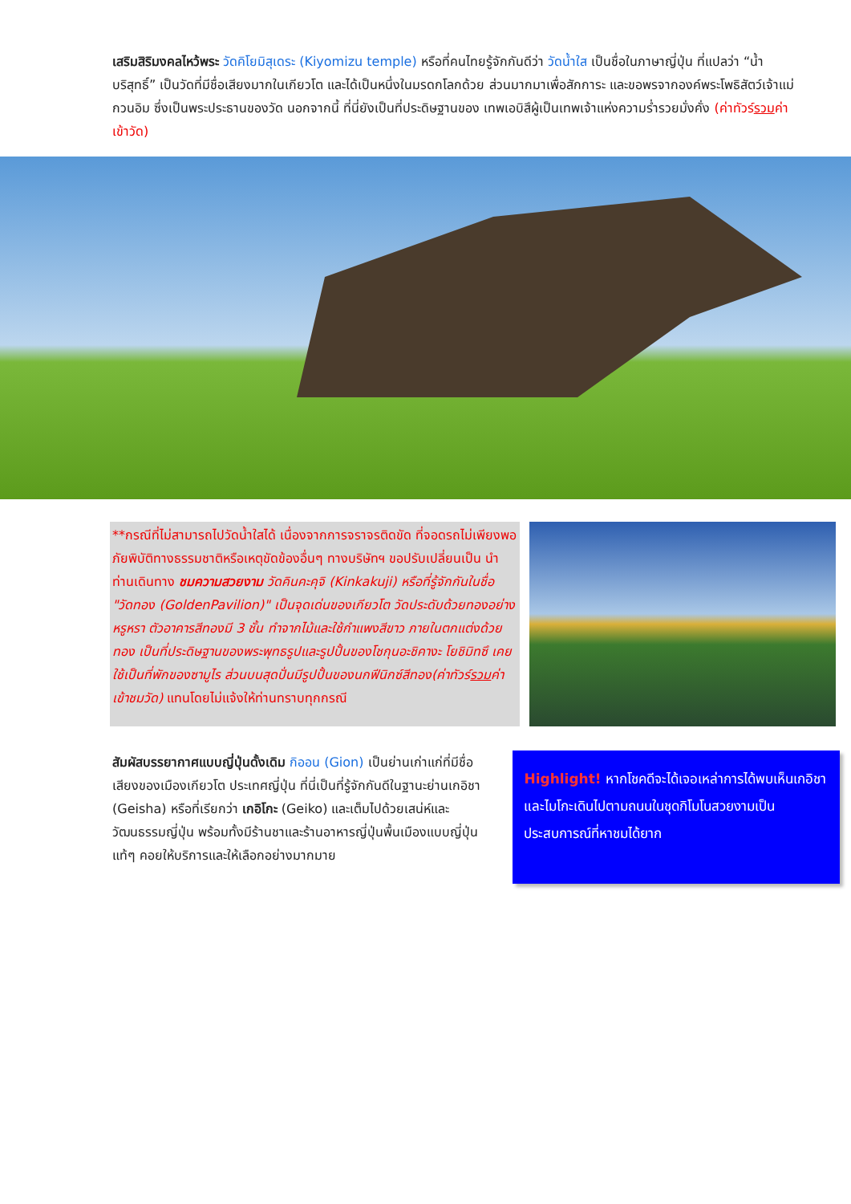เสริมสิริมงคลไหว้พระ วัดคิโยมิสุเดระ (Kiyomizu temple) หรือที่คนไทยรู้จักกันดีว่า วัดน้ำใส เป็นชื่อในภาษาญี่ปุ่น ที่แปลว่า “น้ำบริสุทธิ์” เป็นวัดที่มีชื่อเสียงมากในเกียวโต และได้เป็นหนึ่งในมรดกโลกด้วย ส่วนมากมาเพื่อสักการะ และขอพรจากองค์พระโพธิสัตว์เจ้าแม่กวนอิม ซึ่งเป็นพระประธานของวัด นอกจากนี้ ที่นี่ยังเป็นที่ประดิษฐานของ เทพเอบิสึผู้เป็นเทพเจ้าแห่งความร่ำรวยมั่งคั่ง (ค่าทัวร์รวมค่าเข้าวัด)
**กรณีที่ไม่สามารถไปวัดน้ำใสได้ เนื่องจากการจราจรติดขัด ที่จอดรถไม่เพียงพอ ภัยพิบัติทางธรรมชาติหรือเหตุขัดข้องอื่นๆ ทางบริษัทฯ ขอปรับเปลี่ยนเป็น นำท่านเดินทาง ชมความสวยงาม วัดคินคะคุจิ (Kinkakuji) หรือที่รู้จักกันในชื่อ "วัดทอง (GoldenPavilion)" เป็นจุดเด่นของเกียวโต วัดประดับด้วยทองอย่างหรูหรา ตัวอาคารสีทองมี 3 ชั้น ทำจากไม้และใช้กำแพงสีขาว ภายในตกแต่งด้วยทอง เป็นที่ประดิษฐานของพระพุทธรูปและรูปปั้นของโชกุนอะชิคางะ โยชิมิทซึ เคยใช้เป็นที่พักของซามูไร ส่วนบนสุดปั่นมีรูปปั้นของนกฟีนิกซ์สีทอง(ค่าทัวร์รวมค่าเข้าชมวัด) แทนโดยไม่แจ้งให้ท่านทราบทุกกรณี
สัมผัสบรรยากาศแบบญี่ปุ่นดั้งเดิม กิออน (Gion) เป็นย่านเก่าแก่ที่มีชื่อเสียงของเมืองเกียวโต ประเทศญี่ปุ่น ที่นี่เป็นที่รู้จักกันดีในฐานะย่านเกอิชา (Geisha) หรือที่เรียกว่า เกอิโกะ (Geiko) และเต็มไปด้วยเสน่ห์และวัฒนธรรมญี่ปุ่น พร้อมทั้งมีร้านชาและร้านอาหารญี่ปุ่นพื้นเมืองแบบญี่ปุ่นแท้ๆ คอยให้บริการและให้เลือกอย่างมากมาย
Highlight! หากโชคดีจะได้เจอเหล่าการได้พบเห็นเกอิชาและไมโกะเดินไปตามถนนในชุดกิโมโนสวยงามเป็นประสบการณ์ที่หาชมได้ยาก